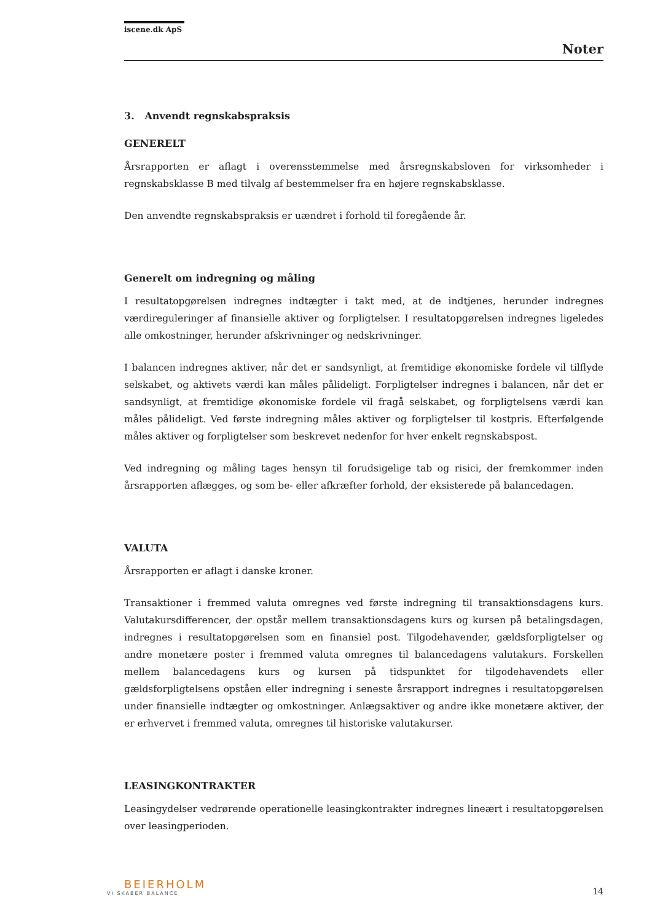iscene.dk ApS
Noter
3. Anvendt regnskabspraksis
GENERELT
Årsrapporten er aflagt i overensstemmelse med årsregnskabsloven for virksomheder i regnskabsklasse B med tilvalg af bestemmelser fra en højere regnskabsklasse.
Den anvendte regnskabspraksis er uændret i forhold til foregående år.
Generelt om indregning og måling
I resultatopgørelsen indregnes indtægter i takt med, at de indtjenes, herunder indregnes værdireguleringer af finansielle aktiver og forpligtelser. I resultatopgørelsen indregnes ligeledes alle omkostninger, herunder afskrivninger og nedskrivninger.
I balancen indregnes aktiver, når det er sandsynligt, at fremtidige økonomiske fordele vil tilflyde selskabet, og aktivets værdi kan måles pålideligt. Forpligtelser indregnes i balancen, når det er sandsynligt, at fremtidige økonomiske fordele vil fragå selskabet, og forpligtelsens værdi kan måles pålideligt. Ved første indregning måles aktiver og forpligtelser til kostpris. Efterfølgende måles aktiver og forpligtelser som beskrevet nedenfor for hver enkelt regnskabspost.
Ved indregning og måling tages hensyn til forudsigelige tab og risici, der fremkommer inden årsrapporten aflægges, og som be- eller afkræfter forhold, der eksisterede på balancedagen.
VALUTA
Årsrapporten er aflagt i danske kroner.
Transaktioner i fremmed valuta omregnes ved første indregning til transaktionsdagens kurs. Valutakursdifferencer, der opstår mellem transaktionsdagens kurs og kursen på betalingsdagen, indregnes i resultatopgørelsen som en finansiel post. Tilgodehavender, gældsforpligtelser og andre monetære poster i fremmed valuta omregnes til balancedagens valutakurs. Forskellen mellem balancedagens kurs og kursen på tidspunktet for tilgodehavendets eller gældsforpligtelsens opståen eller indregning i seneste årsrapport indregnes i resultatopgørelsen under finansielle indtægter og omkostninger. Anlægsaktiver og andre ikke monetære aktiver, der er erhvervet i fremmed valuta, omregnes til historiske valutakurser.
LEASINGKONTRAKTER
Leasingydelser vedrørende operationelle leasingkontrakter indregnes lineært i resultatopgørelsen over leasingperioden.
BEIERHOLM
VI SKABER BALANCE
14